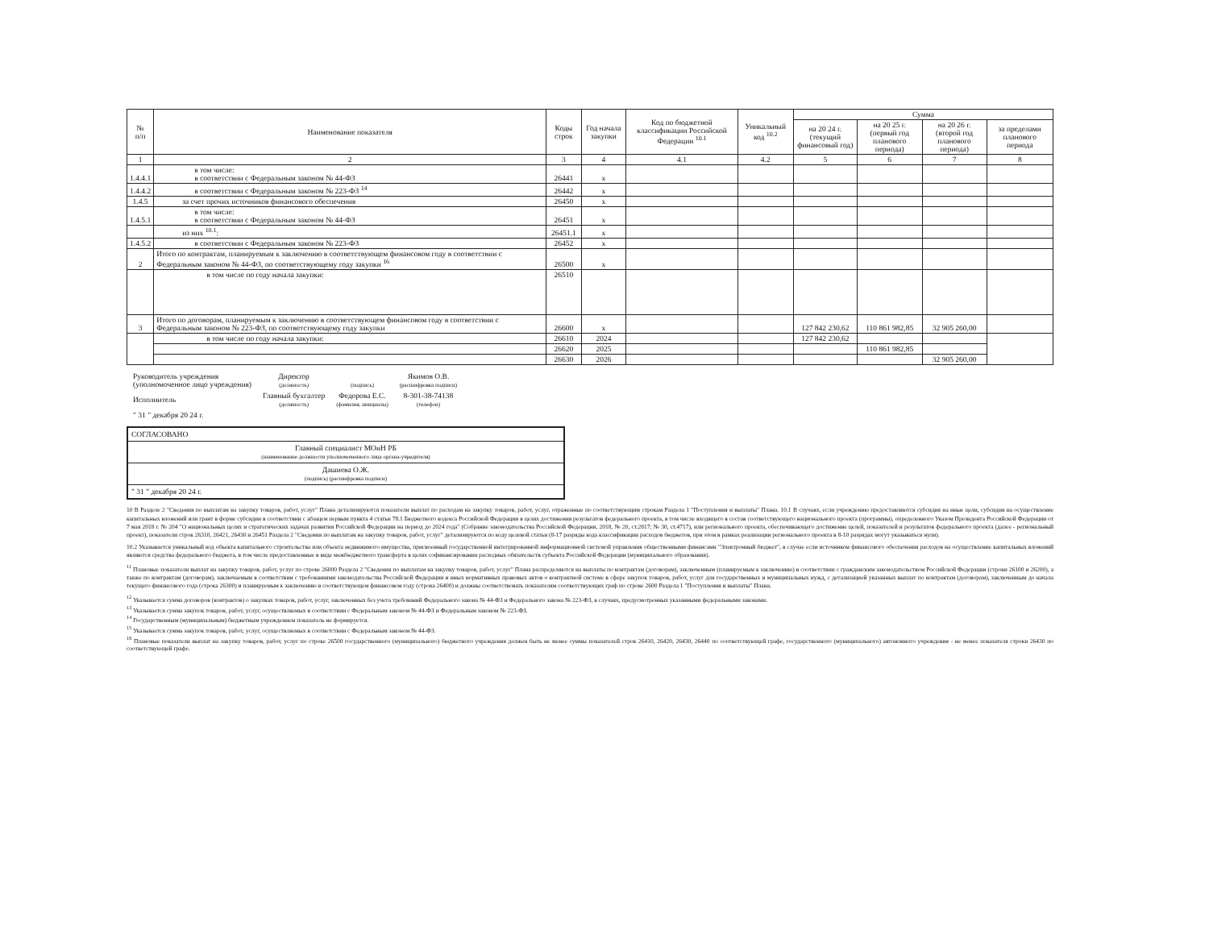| № п/п | Наименование показателя | Коды строк | Год начала закупки | Код по бюджетной классификации Российской Федерации <sup>10.1</sup> | Уникальный код <sup>10.2</sup> | Сумма | | | |
| --- | --- | --- | --- | --- | --- | --- | --- | --- | --- |
| | | | | | | на 20 24 г. (текущий финансовый год) | на 20 25 г. (первый год планового периода) | на 20 26 г. (второй год планового периода) | за пределами планового периода |
| 1 | 2 | 3 | 4 | 4.1 | 4.2 | 5 | 6 | 7 | 8 |
| 1.4.4.1 | в том числе: в соответствии с Федеральным законом № 44-ФЗ | 26441 | x | | | | | | |
| 1.4.4.2 | в соответствии с Федеральным законом № 223-ФЗ <sup>14</sup> | 26442 | x | | | | | | |
| 1.4.5 | за счет прочих источников финансового обеспечения | 26450 | x | | | | | | |
| 1.4.5.1 | в том числе: в соответствии с Федеральным законом № 44-ФЗ | 26451 | x | | | | | | |
| | из них <sup>10.1</sup>: | 26451.1 | x | | | | | | |
| 1.4.5.2 | в соответствии с Федеральным законом № 223-ФЗ | 26452 | x | | | | | | |
| 2 | Итого по контрактам, планируемым к заключению в соответствующем финансовом году в соответствии с Федеральным законом № 44-ФЗ, по соответствующему году закупки <sup>16</sup> | 26500 | x | | | | | | |
| | в том числе по году начала закупки: | 26510 | | | | | | | |
| 3 | Итого по договорам, планируемым к заключению в соответствующем финансовом году в соответствии с Федеральным законом № 223-ФЗ, по соответствующему году закупки | 26600 | x | | | 127 842 230,62 | 110 861 982,85 | 32 905 260,00 | |
| | в том числе по году начала закупки: | 26610 | 2024 | | | 127 842 230,62 | | | |
| | | 26620 | 2025 | | | | 110 861 982,85 | | |
| | | 26630 | 2026 | | | | | 32 905 260,00 | |
| Руководитель учреждения (уполномоченное лицо учреждения) | Директор (должность) | (подпись) | Якимов О.В. (расшифровка подписи) |
| Исполнитель | Главный бухгалтер (должность) | Федорова Е.С. (фамилия, инициалы) | 8-301-38-74138 (телефон) |
| " 31 " декабря 20 24 г. | | | |
СОГЛАСОВАНО
Главный специалист МОиН РБ
(наименование должности уполномоченного лица органа-учредителя)
Дашиева О.Ж.
(подпись) (расшифровка подписи)
" 31 " декабря 20 24 г.
10 В Разделе 2 "Сведения по выплатам на закупку товаров, работ, услуг" Плана детализируются показатели выплат по расходам на закупку товаров, работ, услуг, отраженные по соответствующим строкам Раздела 1 "Поступления и выплаты" Плана. 10.1 В случаях, если учреждению предоставляются субсидия на иные цели, субсидия на осуществление капитальных вложений или грант в форме субсидии в соответствии с абзацем первым пункта 4 статьи 78.1 Бюджетного кодекса Российской Федерации в целях достижения результатов федерального проекта, в том числе входящего в состав соответствующего национального проекта (программы), определенного Указом Президента Российской Федерации от 7 мая 2018 г. № 204 "О национальных целях и стратегических задачах развития Российской Федерации на период до 2024 года" (Собрание законодательства Российской Федерации, 2018, № 20, ст.2817; № 30, ст.4717), или регионального проекта, обеспечивающего достижение целей, показателей и результатов федерального проекта (далее - региональный проект), показатели строк 26310, 26421, 26430 и 26451 Раздела 2 "Сведения по выплатам на закупку товаров, работ, услуг" детализируются по коду целевой статьи (8-17 разряды кода классификации расходов бюджетов, при этом в рамках реализации регионального проекта в 8-10 разрядах могут указываться нули).
10.2 Указывается уникальный код объекта капитального строительства или объекта недвижимого имущества, присвоенный государственной интегрированной информационной системой управления общественными финансами "Электронный бюджет", в случае если источником финансового обеспечения расходов на осуществление капитальных вложений являются средства федерального бюджета, в том числе предоставленные в виде межбюджетного трансферта в целях софинансирования расходных обязательств субъекта Российской Федерации (муниципального образования).
<sup>11</sup> Плановые показатели выплат на закупку товаров, работ, услуг по строке 26000 Раздела 2 "Сведения по выплатам на закупку товаров, работ, услуг" Плана распределяются на выплаты по контрактам (договорам), заключенным (планируемым к заключению) в соответствии с гражданским законодательством Российской Федерации (строки 26100 и 26200), а также по контрактам (договорам), заключаемым в соответствии с требованиями законодательства Российской Федерации и иных нормативных правовых актов о контрактной системе в сфере закупок товаров, работ, услуг для государственных и муниципальных нужд, с детализацией указанных выплат по контрактам (договорам), заключенным до начала текущего финансового года (строка 26300) и планируемым к заключению в соответствующем финансовом году (строка 26400) и должны соответствовать показателям соответствующих граф по строке 2600 Раздела 1 "Поступления и выплаты" Плана.
<sup>12</sup> Указывается сумма договоров (контрактов) о закупках товаров, работ, услуг, заключенных без учета требований Федерального закона № 44-ФЗ и Федерального закона № 223-ФЗ, в случаях, предусмотренных указанными федеральными законами.
<sup>13</sup> Указывается сумма закупок товаров, работ, услуг, осуществляемых в соответствии с Федеральным законом № 44-ФЗ и Федеральным законом № 223-ФЗ.
<sup>14</sup> Государственным (муниципальным) бюджетным учреждением показатель не формируется.
<sup>15</sup> Указывается сумма закупок товаров, работ, услуг, осуществляемых в соответствии с Федеральным законом № 44-ФЗ.
<sup>16</sup> Плановые показатели выплат на закупку товаров, работ, услуг по строке 26500 государственного (муниципального) бюджетного учреждения должен быть не менее суммы показателей строк 26410, 26420, 26430, 26440 по соответствующей графе, государственного (муниципального) автономного учреждения - не менее показателя строки 26430 по соответствующей графе.